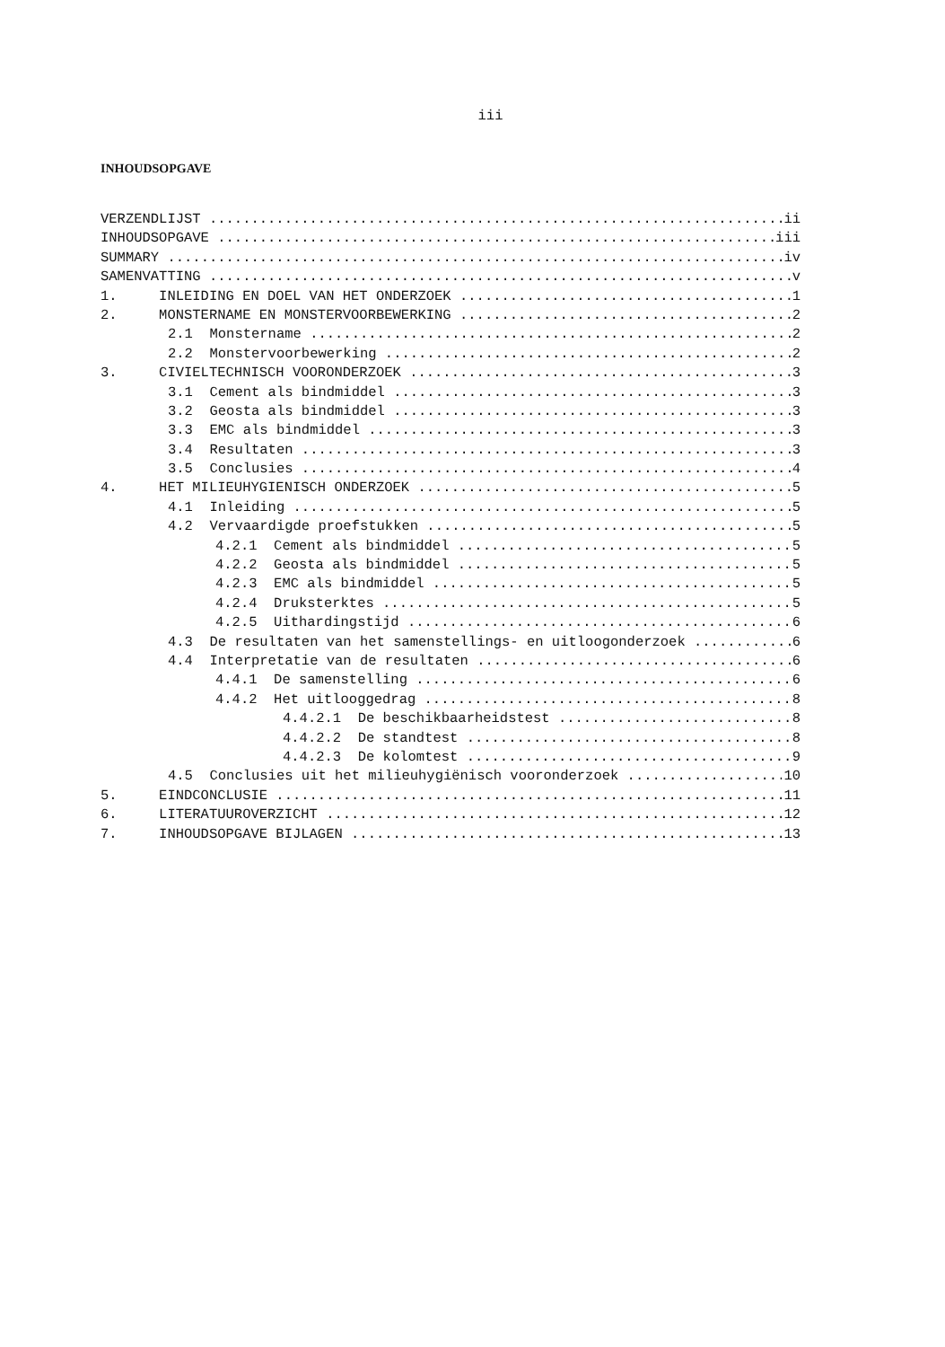iii
INHOUDSOPGAVE
VERZENDLIJST ii
INHOUDSOPGAVE iii
SUMMARY iv
SAMENVATTING v
1. INLEIDING EN DOEL VAN HET ONDERZOEK 1
2. MONSTERNAME EN MONSTERVOORBEWERKING 2
2.1 Monstername 2
2.2 Monstervoorbewerking 2
3. CIVIELTECHNISCH VOORONDERZOEK 3
3.1 Cement als bindmiddel 3
3.2 Geosta als bindmiddel 3
3.3 EMC als bindmiddel 3
3.4 Resultaten 3
3.5 Conclusies 4
4. HET MILIEUHYGIENISCH ONDERZOEK 5
4.1 Inleiding 5
4.2 Vervaardigde proefstukken 5
4.2.1 Cement als bindmiddel 5
4.2.2 Geosta als bindmiddel 5
4.2.3 EMC als bindmiddel 5
4.2.4 Druksterktes 5
4.2.5 Uithardingstijd 6
4.3 De resultaten van het samenstellings- en uitloogonderzoek 6
4.4 Interpretatie van de resultaten 6
4.4.1 De samenstelling 6
4.4.2 Het uitlooggedrag 8
4.4.2.1 De beschikbaarheidstest 8
4.4.2.2 De standtest 8
4.4.2.3 De kolomtest 9
4.5 Conclusies uit het milieuhygiënisch vooronderzoek 10
5. EINDCONCLUSIE 11
6. LITERATUUROVERZICHT 12
7. INHOUDSOPGAVE BIJLAGEN 13